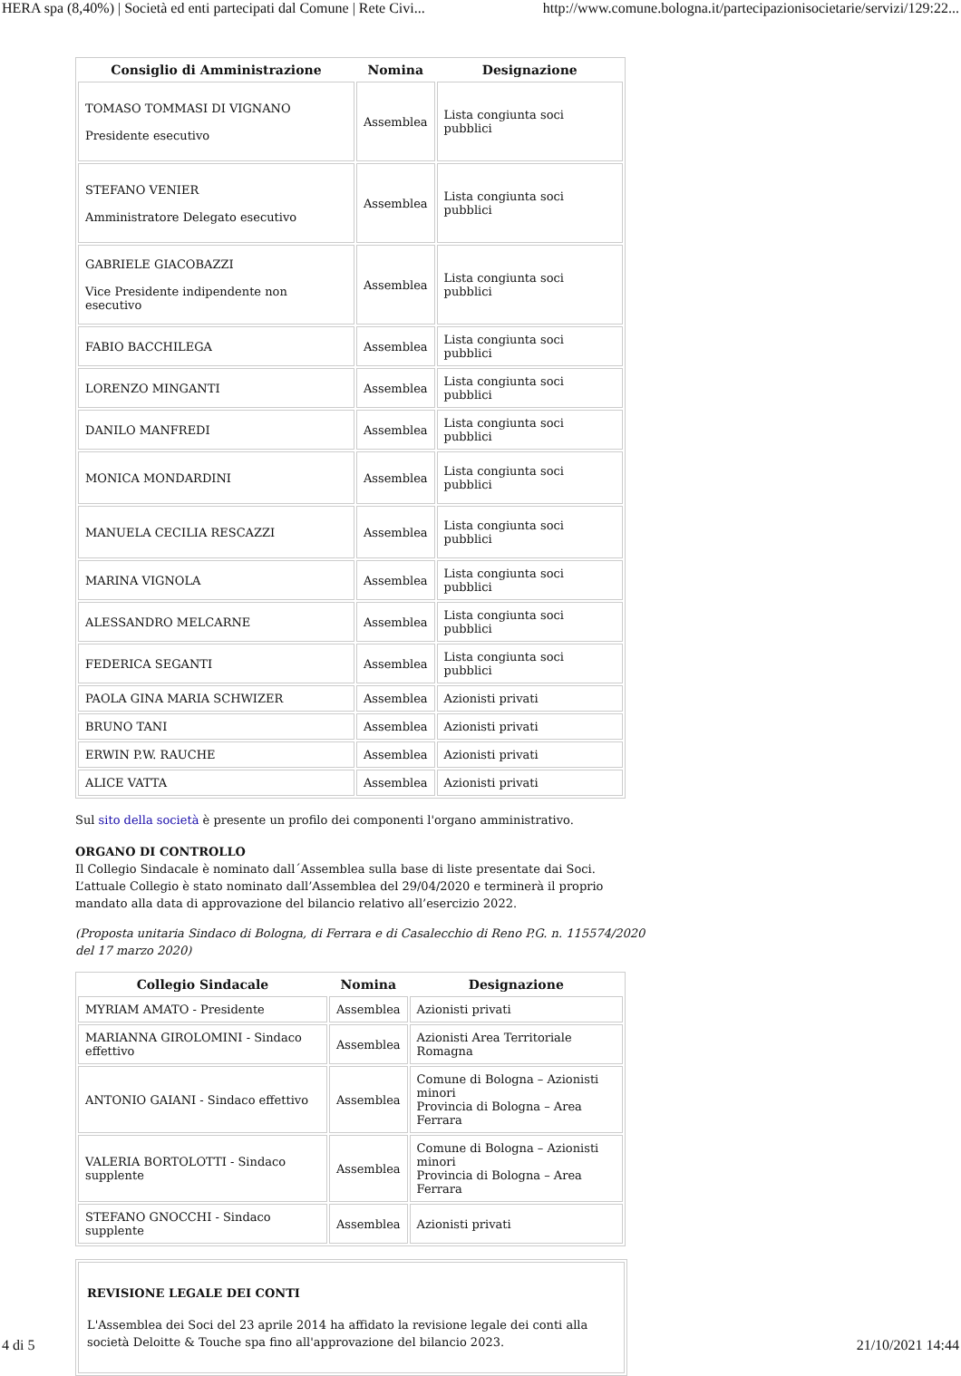HERA spa (8,40%) | Società ed enti partecipati dal Comune | Rete Civi... http://www.comune.bologna.it/partecipazionisocietarie/servizi/129:22...
| Consiglio di Amministrazione | Nomina | Designazione |
| --- | --- | --- |
| TOMASO TOMMASI DI VIGNANO Presidente esecutivo | Assemblea | Lista congiunta soci pubblici |
| STEFANO VENIER Amministratore Delegato esecutivo | Assemblea | Lista congiunta soci pubblici |
| GABRIELE GIACOBAZZI Vice Presidente indipendente non esecutivo | Assemblea | Lista congiunta soci pubblici |
| FABIO BACCHILEGA | Assemblea | Lista congiunta soci pubblici |
| LORENZO MINGANTI | Assemblea | Lista congiunta soci pubblici |
| DANILO MANFREDI | Assemblea | Lista congiunta soci pubblici |
| MONICA MONDARDINI | Assemblea | Lista congiunta soci pubblici |
| MANUELA CECILIA RESCAZZI | Assemblea | Lista congiunta soci pubblici |
| MARINA VIGNOLA | Assemblea | Lista congiunta soci pubblici |
| ALESSANDRO MELCARNE | Assemblea | Lista congiunta soci pubblici |
| FEDERICA SEGANTI | Assemblea | Lista congiunta soci pubblici |
| PAOLA GINA MARIA SCHWIZER | Assemblea | Azionisti privati |
| BRUNO TANI | Assemblea | Azionisti privati |
| ERWIN P.W. RAUCHE | Assemblea | Azionisti privati |
| ALICE VATTA | Assemblea | Azionisti privati |
Sul sito della società è presente un profilo dei componenti l'organo amministrativo.
ORGANO DI CONTROLLO
Il Collegio Sindacale è nominato dall´Assemblea sulla base di liste presentate dai Soci.
L’attuale Collegio è stato nominato dall’Assemblea del 29/04/2020 e terminerà il proprio mandato alla data di approvazione del bilancio relativo all’esercizio 2022.
(Proposta unitaria Sindaco di Bologna, di Ferrara e di Casalecchio di Reno P.G. n. 115574/2020 del 17 marzo 2020)
| Collegio Sindacale | Nomina | Designazione |
| --- | --- | --- |
| MYRIAM AMATO - Presidente | Assemblea | Azionisti privati |
| MARIANNA GIROLOMINI - Sindaco effettivo | Assemblea | Azionisti Area Territoriale Romagna |
| ANTONIO GAIANI - Sindaco effettivo | Assemblea | Comune di Bologna – Azionisti minori Provincia di Bologna – Area Ferrara |
| VALERIA BORTOLOTTI - Sindaco supplente | Assemblea | Comune di Bologna – Azionisti minori Provincia di Bologna – Area Ferrara |
| STEFANO GNOCCHI - Sindaco supplente | Assemblea | Azionisti privati |
REVISIONE LEGALE DEI CONTI
L'Assemblea dei Soci del 23 aprile 2014 ha affidato la revisione legale dei conti alla società Deloitte & Touche spa fino all'approvazione del bilancio 2023.
4 di 5 21/10/2021 14:44